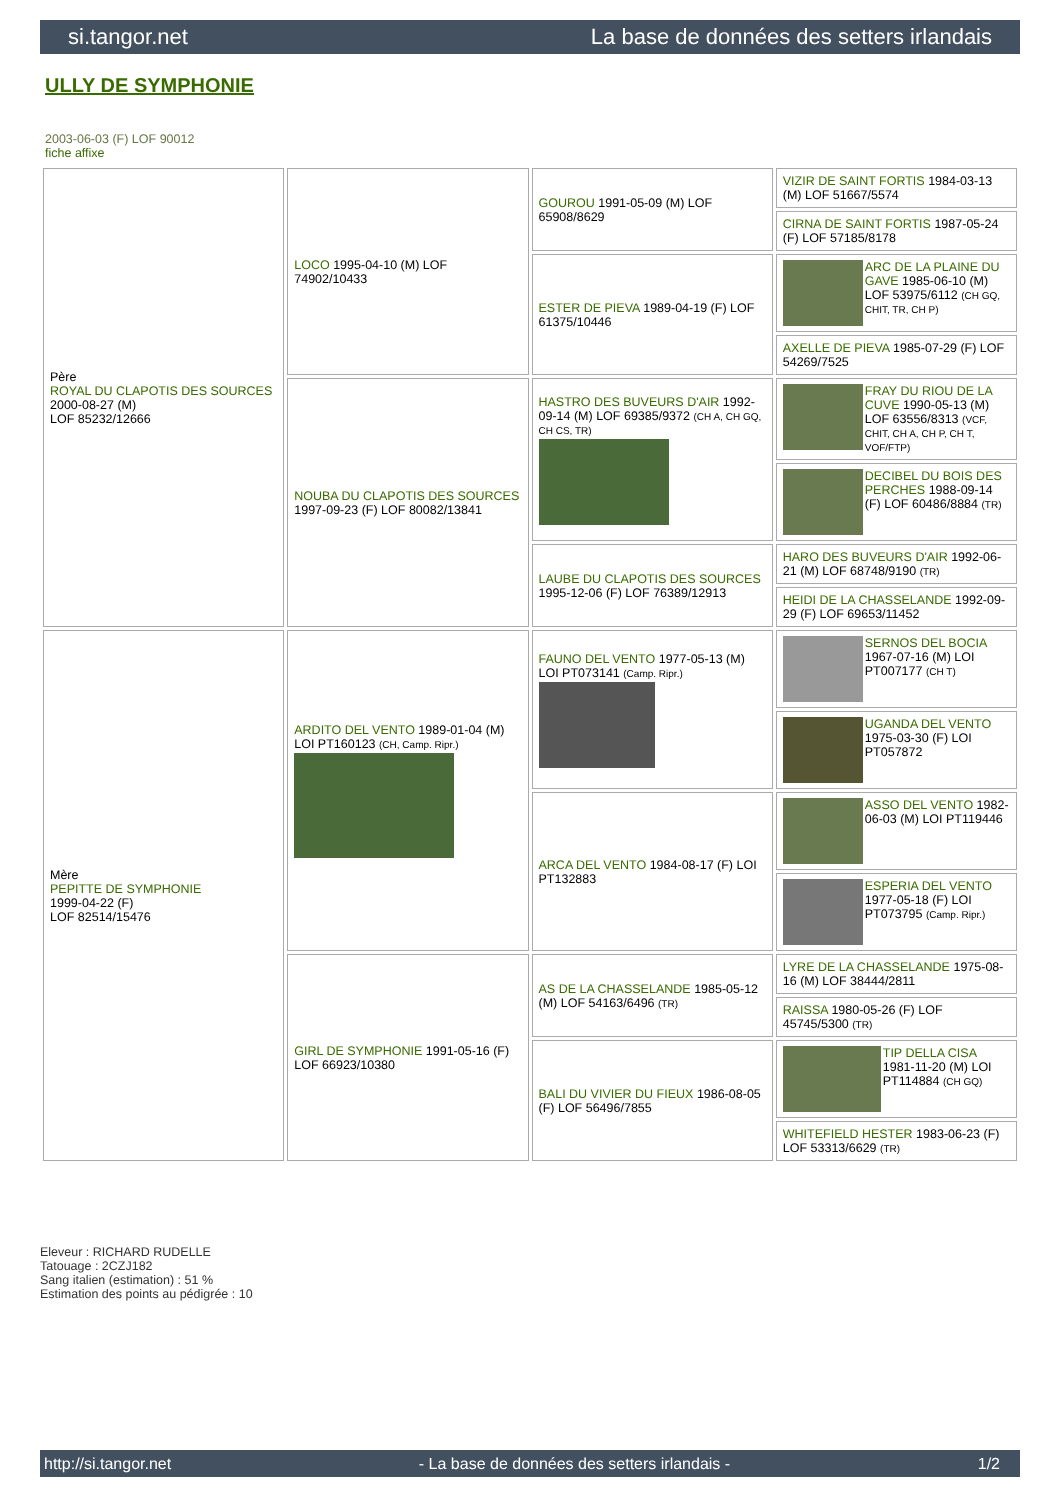si.tangor.net La base de données des setters irlandais
ULLY DE SYMPHONIE
2003-06-03 (F) LOF 90012
fiche affixe
| Père ROYAL DU CLAPOTIS DES SOURCES 2000-08-27 (M) LOF 85232/12666 | LOCO 1995-04-10 (M) LOF 74902/10433 | GOUROU 1991-05-09 (M) LOF 65908/8629 | VIZIR DE SAINT FORTIS 1984-03-13 (M) LOF 51667/5574 |
| | | | CIRNA DE SAINT FORTIS 1987-05-24 (F) LOF 57185/8178 |
| | | ESTER DE PIEVA 1989-04-19 (F) LOF 61375/10446 | ARC DE LA PLAINE DU GAVE 1985-06-10 (M) LOF 53975/6112 (CH GQ, CHIT, TR, CH P) |
| | | | AXELLE DE PIEVA 1985-07-29 (F) LOF 54269/7525 |
| | NOUBA DU CLAPOTIS DES SOURCES 1997-09-23 (F) LOF 80082/13841 | HASTRO DES BUVEURS D'AIR 1992-09-14 (M) LOF 69385/9372 (CH A, CH GQ, CH CS, TR) | FRAY DU RIOU DE LA CUVE 1990-05-13 (M) LOF 63556/8313 (VCF, CHIT, CH A, CH P, CH T, VOF/FTP) |
| | | | DECIBEL DU BOIS DES PERCHES 1988-09-14 (F) LOF 60486/8884 (TR) |
| | | LAUBE DU CLAPOTIS DES SOURCES 1995-12-06 (F) LOF 76389/12913 | HARO DES BUVEURS D'AIR 1992-06-21 (M) LOF 68748/9190 (TR) |
| | | | HEIDI DE LA CHASSELANDE 1992-09-29 (F) LOF 69653/11452 |
| Mère PEPITTE DE SYMPHONIE 1999-04-22 (F) LOF 82514/15476 | ARDITO DEL VENTO 1989-01-04 (M) LOI PT160123 (CH, Camp. Ripr.) | FAUNO DEL VENTO 1977-05-13 (M) LOI PT073141 (Camp. Ripr.) | SERNOS DEL BOCIA 1967-07-16 (M) LOI PT007177 (CH T) |
| | | | UGANDA DEL VENTO 1975-03-30 (F) LOI PT057872 |
| | | ARCA DEL VENTO 1984-08-17 (F) LOI PT132883 | ASSO DEL VENTO 1982-06-03 (M) LOI PT119446 |
| | | | ESPERIA DEL VENTO 1977-05-18 (F) LOI PT073795 (Camp. Ripr.) |
| | GIRL DE SYMPHONIE 1991-05-16 (F) LOF 66923/10380 | AS DE LA CHASSELANDE 1985-05-12 (M) LOF 54163/6496 (TR) | LYRE DE LA CHASSELANDE 1975-08-16 (M) LOF 38444/2811 |
| | | | RAISSA 1980-05-26 (F) LOF 45745/5300 (TR) |
| | | BALI DU VIVIER DU FIEUX 1986-08-05 (F) LOF 56496/7855 | TIP DELLA CISA 1981-11-20 (M) LOI PT114884 (CH GQ) |
| | | | WHITEFIELD HESTER 1983-06-23 (F) LOF 53313/6629 (TR) |
Eleveur : RICHARD RUDELLE
Tatouage : 2CZJ182
Sang italien (estimation) : 51 %
Estimation des points au pédigrée : 10
http://si.tangor.net - La base de données des setters irlandais - 1/2